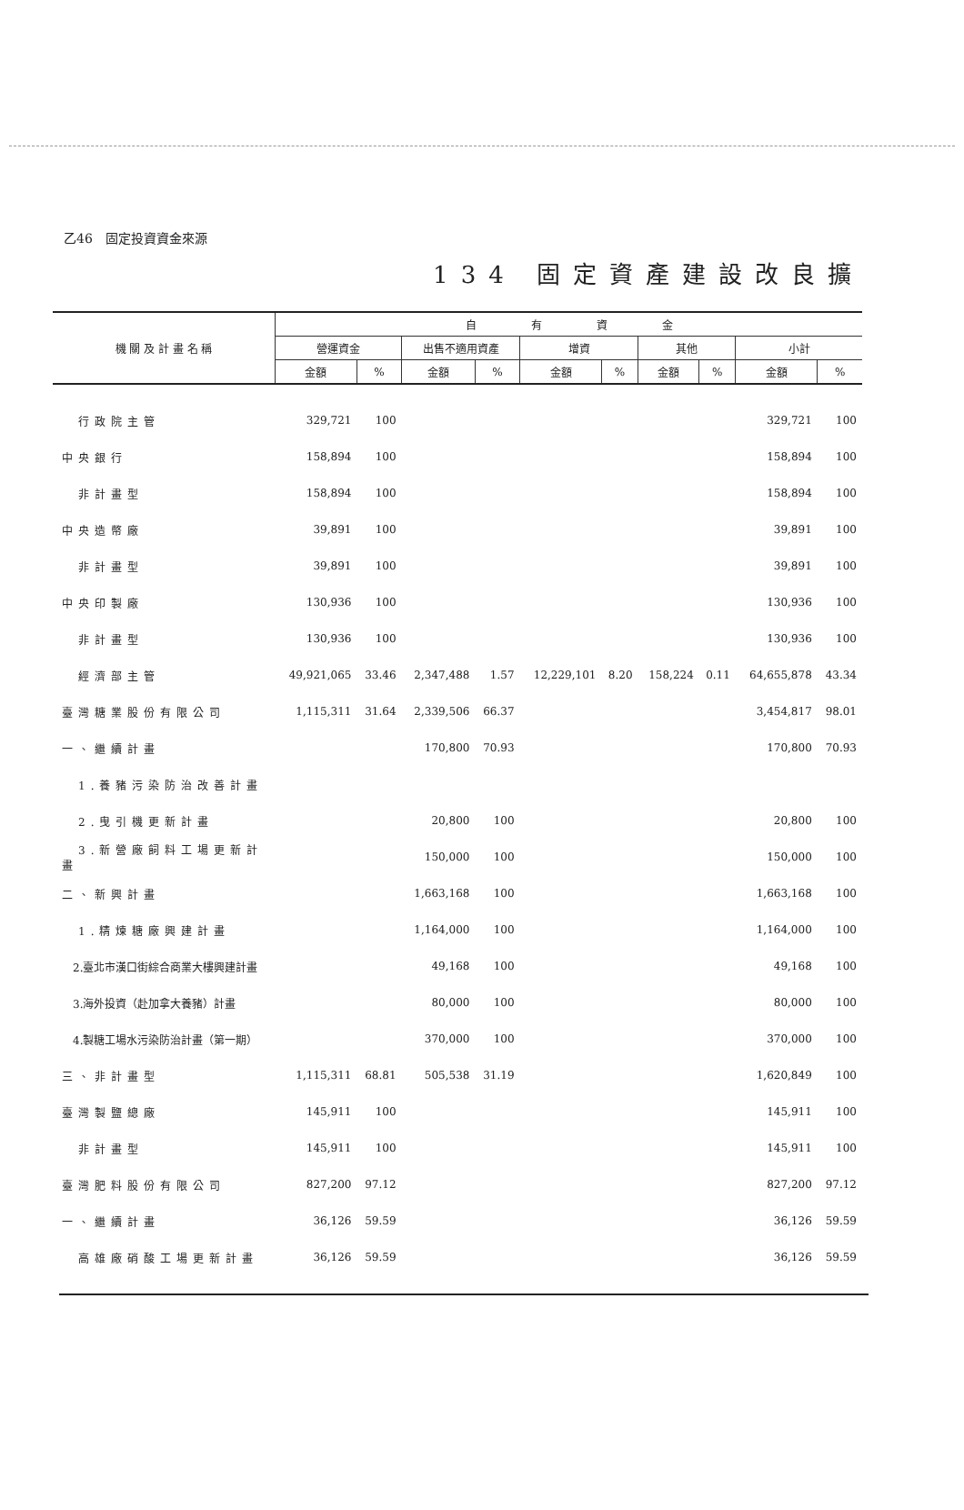乙46　固定投資資金來源
134 固定資產建設改良擴
| 機 關 及 計 畫 名 稱 | 自 有 資 金 | | | | | | | | | |
| --- | --- | --- | --- | --- | --- | --- | --- | --- | --- | --- |
| | 營運資金 | | 出售不適用資產 | | 增資 | | 其他 | | 小計 | |
| | 金額 | % | 金額 | % | 金額 | % | 金額 | % | 金額 | % |
| 行政院主管 | 329,721 | 100 | | | | | | | 329,721 | 100 |
| 中央銀行 | 158,894 | 100 | | | | | | | 158,894 | 100 |
| 非計畫型 | 158,894 | 100 | | | | | | | 158,894 | 100 |
| 中央造幣廠 | 39,891 | 100 | | | | | | | 39,891 | 100 |
| 非計畫型 | 39,891 | 100 | | | | | | | 39,891 | 100 |
| 中央印製廠 | 130,936 | 100 | | | | | | | 130,936 | 100 |
| 非計畫型 | 130,936 | 100 | | | | | | | 130,936 | 100 |
| 經濟部主管 | 49,921,065 | 33.46 | 2,347,488 | 1.57 | 12,229,101 | 8.20 | 158,224 | 0.11 | 64,655,878 | 43.34 |
| 臺灣糖業股份有限公司 | 1,115,311 | 31.64 | 2,339,506 | 66.37 | | | | | 3,454,817 | 98.01 |
| 一、繼續計畫 | | | 170,800 | 70.93 | | | | | 170,800 | 70.93 |
| 1.養豬污染防治改善計畫 | | | | | | | | | | |
| 2.曳引機更新計畫 | | | 20,800 | 100 | | | | | 20,800 | 100 |
| 3.新營廠飼料工場更新計畫 | | | 150,000 | 100 | | | | | 150,000 | 100 |
| 二、新興計畫 | | | 1,663,168 | 100 | | | | | 1,663,168 | 100 |
| 1.精煉糖廠興建計畫 | | | 1,164,000 | 100 | | | | | 1,164,000 | 100 |
| 2.臺北市漢口街綜合商業大樓興建計畫 | | | 49,168 | 100 | | | | | 49,168 | 100 |
| 3.海外投資（赴加拿大養豬）計畫 | | | 80,000 | 100 | | | | | 80,000 | 100 |
| 4.製糖工場水污染防治計畫（第一期） | | | 370,000 | 100 | | | | | 370,000 | 100 |
| 三、非計畫型 | 1,115,311 | 68.81 | 505,538 | 31.19 | | | | | 1,620,849 | 100 |
| 臺灣製鹽總廠 | 145,911 | 100 | | | | | | | 145,911 | 100 |
| 非計畫型 | 145,911 | 100 | | | | | | | 145,911 | 100 |
| 臺灣肥料股份有限公司 | 827,200 | 97.12 | | | | | | | 827,200 | 97.12 |
| 一、繼續計畫 | 36,126 | 59.59 | | | | | | | 36,126 | 59.59 |
| 高雄廠硝酸工場更新計畫 | 36,126 | 59.59 | | | | | | | 36,126 | 59.59 |